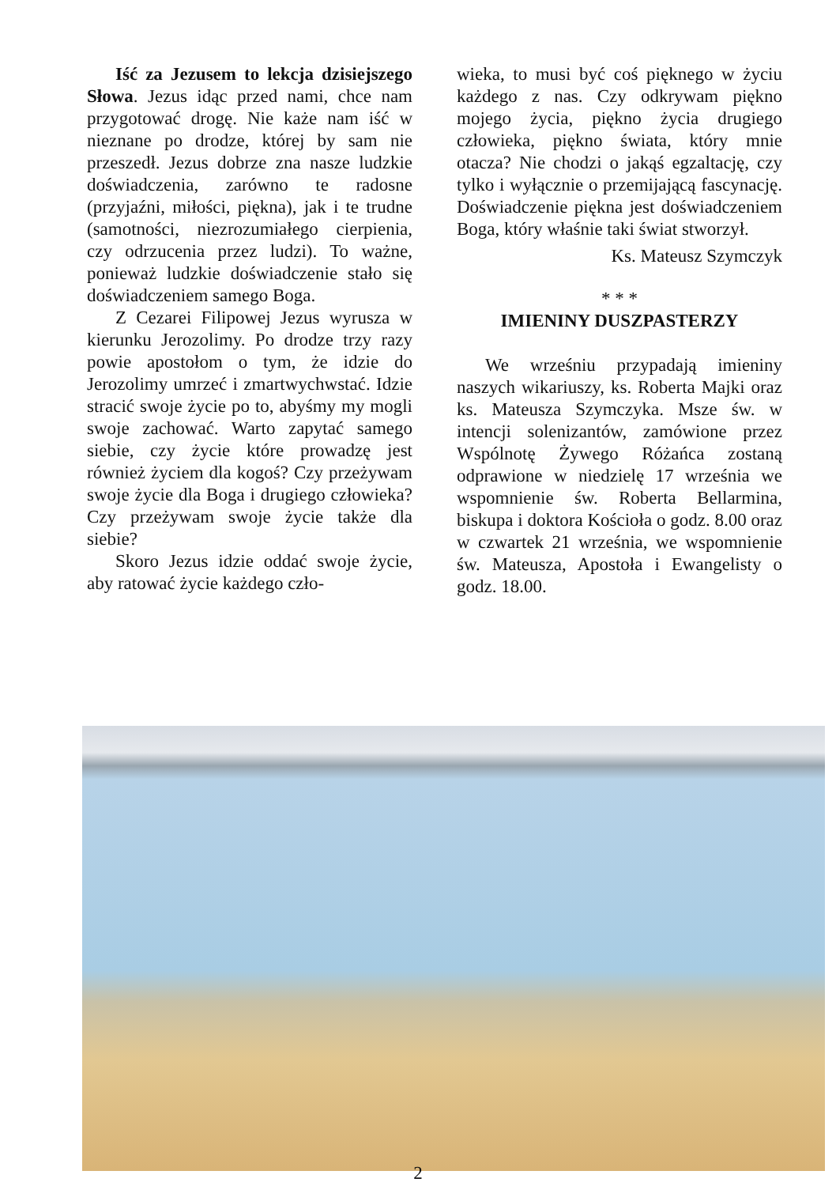Iść za Jezusem to lekcja dzisiejszego Słowa. Jezus idąc przed nami, chce nam przygotować drogę. Nie każe nam iść w nieznane po drodze, której by sam nie przeszedł. Jezus dobrze zna nasze ludzkie doświadczenia, zarówno te radosne (przyjaźni, miłości, piękna), jak i te trudne (samotności, niezrozumiałego cierpienia, czy odrzucenia przez ludzi). To ważne, ponieważ ludzkie doświadczenie stało się doświadczeniem samego Boga.
Z Cezarei Filipowej Jezus wyrusza w kierunku Jerozolimy. Po drodze trzy razy powie apostołom o tym, że idzie do Jerozolimy umrzeć i zmartwychwstać. Idzie stracić swoje życie po to, abyśmy my mogli swoje zachować. Warto zapytać samego siebie, czy życie które prowadzę jest również życiem dla kogoś? Czy przeżywam swoje życie dla Boga i drugiego człowieka? Czy przeżywam swoje życie także dla siebie?
Skoro Jezus idzie oddać swoje życie, aby ratować życie każdego czło-
wieka, to musi być coś pięknego w życiu każdego z nas. Czy odkrywam piękno mojego życia, piękno życia drugiego człowieka, piękno świata, który mnie otacza? Nie chodzi o jakąś egzaltację, czy tylko i wyłącznie o przemijającą fascynację. Doświadczenie piękna jest doświadczeniem Boga, który właśnie taki świat stworzył.
Ks. Mateusz Szymczyk
* * *
IMIENINY DUSZPASTERZY
We wrześniu przypadają imieniny naszych wikariuszy, ks. Roberta Majki oraz ks. Mateusza Szymczyka. Msze św. w intencji solenizantów, zamówione przez Wspólnotę Żywego Różańca zostaną odprawione w niedzielę 17 września we wspomnienie św. Roberta Bellarmina, biskupa i doktora Kościoła o godz. 8.00 oraz w czwartek 21 września, we wspomnienie św. Mateusza, Apostoła i Ewangelisty o godz. 18.00.
2